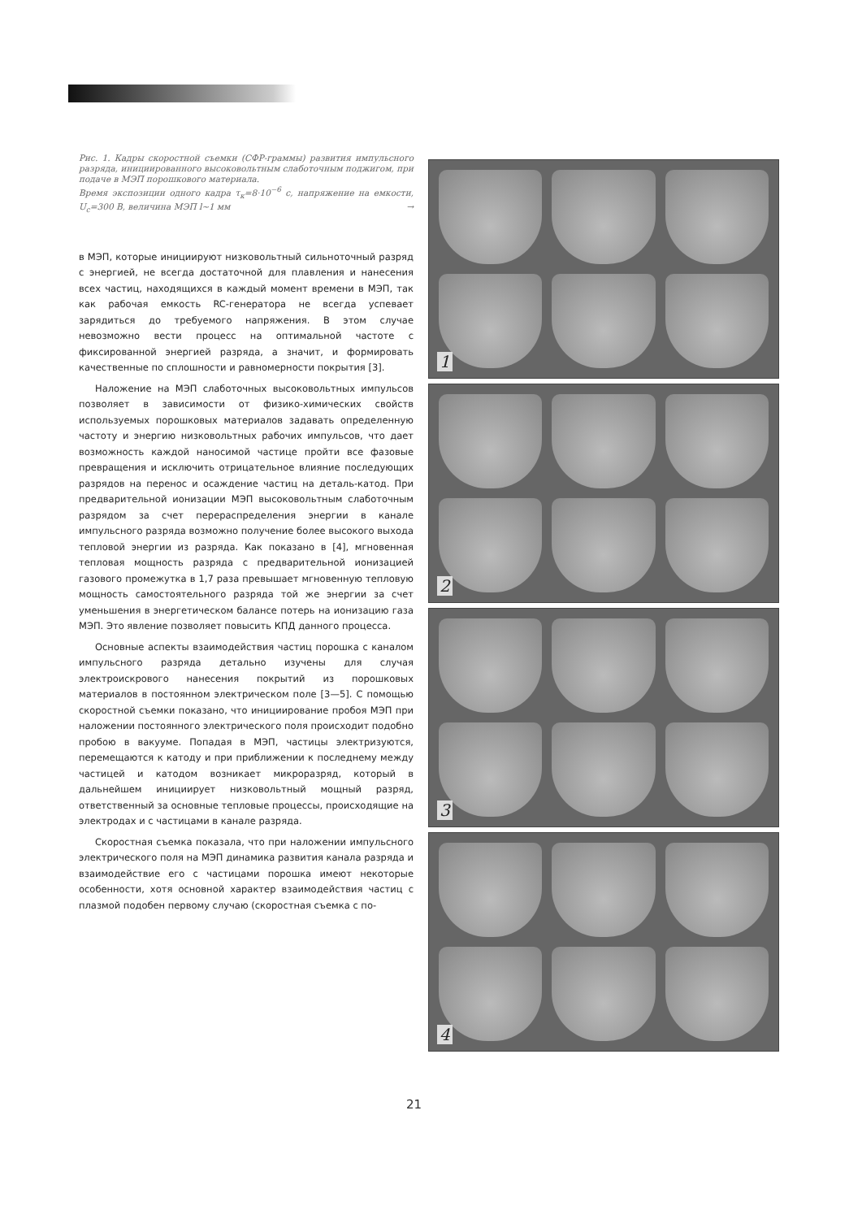Рис. 1. Кадры скоростной съемки (СФР-граммы) развития импульсного разряда, инициированного высоковольтным слаботочным поджигом, при подаче в МЭП порошкового материала.
Время экспозиции одного кадра τ<sub>к</sub>=8·10<sup>−6</sup> с, напряжение на емкости, U<sub>c</sub>=300 В, величина МЭП l~1 мм →
в МЭП, которые инициируют низковольтный сильноточный разряд с энергией, не всегда достаточной для плавления и нанесения всех частиц, находящихся в каждый момент времени в МЭП, так как рабочая емкость RC-генератора не всегда успевает зарядиться до требуемого напряжения. В этом случае невозможно вести процесс на оптимальной частоте с фиксированной энергией разряда, а значит, и формировать качественные по сплошности и равномерности покрытия [3].
Наложение на МЭП слаботочных высоковольтных импульсов позволяет в зависимости от физико-химических свойств используемых порошковых материалов задавать определенную частоту и энергию низковольтных рабочих импульсов, что дает возможность каждой наносимой частице пройти все фазовые превращения и исключить отрицательное влияние последующих разрядов на перенос и осаждение частиц на деталь-катод. При предварительной ионизации МЭП высоковольтным слаботочным разрядом за счет перераспределения энергии в канале импульсного разряда возможно получение более высокого выхода тепловой энергии из разряда. Как показано в [4], мгновенная тепловая мощность разряда с предварительной ионизацией газового промежутка в 1,7 раза превышает мгновенную тепловую мощность самостоятельного разряда той же энергии за счет уменьшения в энергетическом балансе потерь на ионизацию газа МЭП. Это явление позволяет повысить КПД данного процесса.
Основные аспекты взаимодействия частиц порошка с каналом импульсного разряда детально изучены для случая электроискрового нанесения покрытий из порошковых материалов в постоянном электрическом поле [3—5]. С помощью скоростной съемки показано, что инициирование пробоя МЭП при наложении постоянного электрического поля происходит подобно пробою в вакууме. Попадая в МЭП, частицы электризуются, перемещаются к катоду и при приближении к последнему между частицей и катодом возникает микроразряд, который в дальнейшем инициирует низковольтный мощный разряд, ответственный за основные тепловые процессы, происходящие на электродах и с частицами в канале разряда.
Скоростная съемка показала, что при наложении импульсного электрического поля на МЭП динамика развития канала разряда и взаимодействие его с частицами порошка имеют некоторые особенности, хотя основной характер взаимодействия частиц с плазмой подобен первому случаю (скоростная съемка с по-
1
2
3
4
21